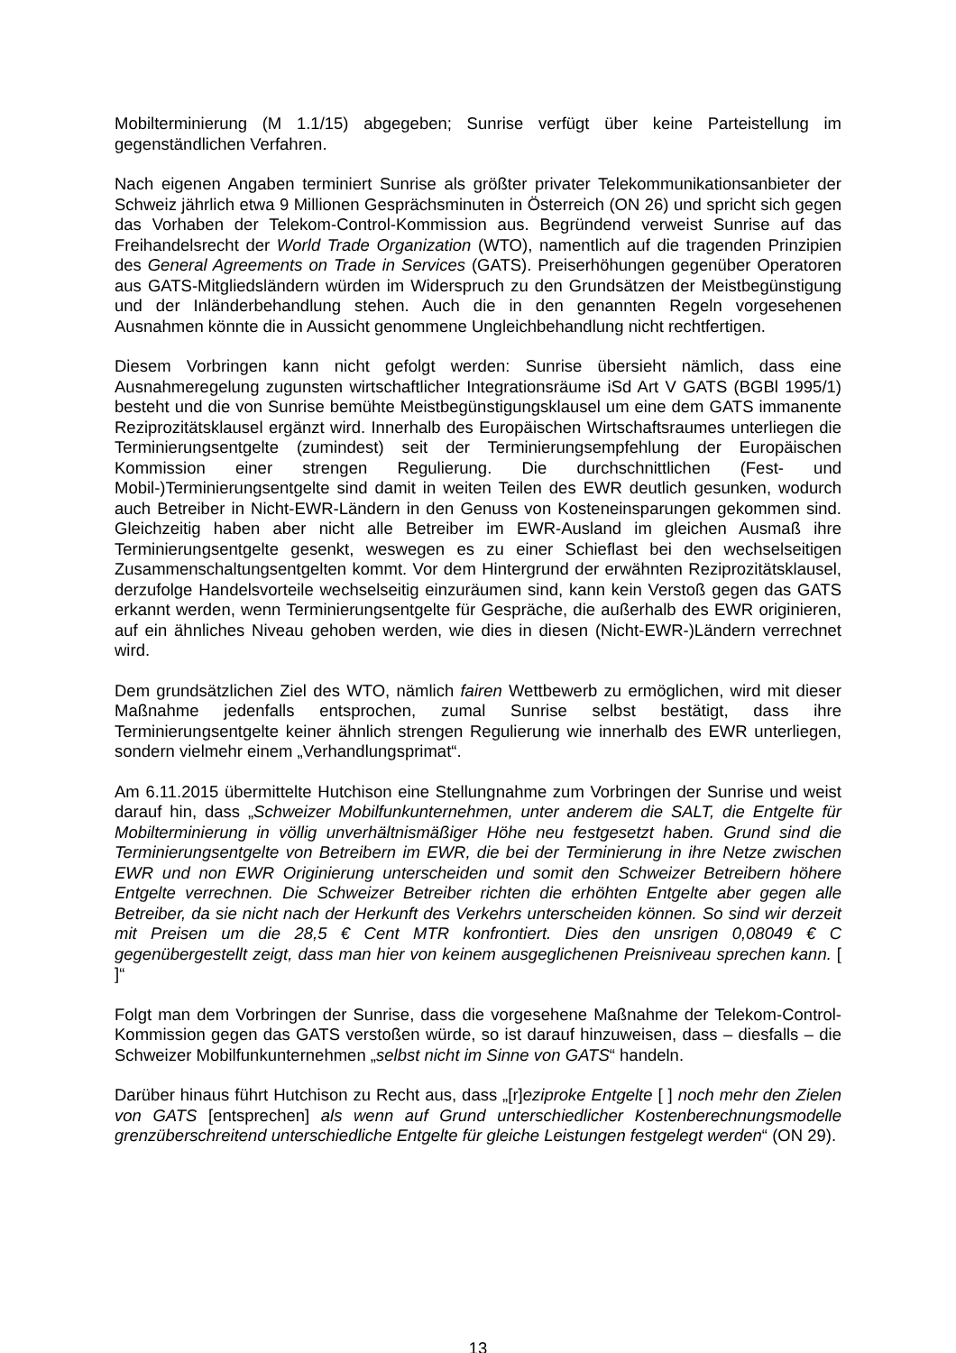Mobilterminierung (M 1.1/15) abgegeben; Sunrise verfügt über keine Parteistellung im gegenständlichen Verfahren.
Nach eigenen Angaben terminiert Sunrise als größter privater Telekommunikationsanbieter der Schweiz jährlich etwa 9 Millionen Gesprächsminuten in Österreich (ON 26) und spricht sich gegen das Vorhaben der Telekom-Control-Kommission aus. Begründend verweist Sunrise auf das Freihandelsrecht der World Trade Organization (WTO), namentlich auf die tragenden Prinzipien des General Agreements on Trade in Services (GATS). Preiserhöhungen gegenüber Operatoren aus GATS-Mitgliedsländern würden im Widerspruch zu den Grundsätzen der Meistbegünstigung und der Inländerbehandlung stehen. Auch die in den genannten Regeln vorgesehenen Ausnahmen könnte die in Aussicht genommene Ungleichbehandlung nicht rechtfertigen.
Diesem Vorbringen kann nicht gefolgt werden: Sunrise übersieht nämlich, dass eine Ausnahmeregelung zugunsten wirtschaftlicher Integrationsräume iSd Art V GATS (BGBl 1995/1) besteht und die von Sunrise bemühte Meistbegünstigungsklausel um eine dem GATS immanente Reziprozitätsklausel ergänzt wird. Innerhalb des Europäischen Wirtschaftsraumes unterliegen die Terminierungsentgelte (zumindest) seit der Terminierungsempfehlung der Europäischen Kommission einer strengen Regulierung. Die durchschnittlichen (Fest- und Mobil-)Terminierungsentgelte sind damit in weiten Teilen des EWR deutlich gesunken, wodurch auch Betreiber in Nicht-EWR-Ländern in den Genuss von Kosteneinsparungen gekommen sind. Gleichzeitig haben aber nicht alle Betreiber im EWR-Ausland im gleichen Ausmaß ihre Terminierungsentgelte gesenkt, weswegen es zu einer Schieflast bei den wechselseitigen Zusammenschaltungsentgelten kommt. Vor dem Hintergrund der erwähnten Reziprozitätsklausel, derzufolge Handelsvorteile wechselseitig einzuräumen sind, kann kein Verstoß gegen das GATS erkannt werden, wenn Terminierungsentgelte für Gespräche, die außerhalb des EWR originieren, auf ein ähnliches Niveau gehoben werden, wie dies in diesen (Nicht-EWR-)Ländern verrechnet wird.
Dem grundsätzlichen Ziel des WTO, nämlich fairen Wettbewerb zu ermöglichen, wird mit dieser Maßnahme jedenfalls entsprochen, zumal Sunrise selbst bestätigt, dass ihre Terminierungsentgelte keiner ähnlich strengen Regulierung wie innerhalb des EWR unterliegen, sondern vielmehr einem „Verhandlungsprimat“.
Am 6.11.2015 übermittelte Hutchison eine Stellungnahme zum Vorbringen der Sunrise und weist darauf hin, dass „Schweizer Mobilfunkunternehmen, unter anderem die SALT, die Entgelte für Mobilterminierung in völlig unverhältnismäßiger Höhe neu festgesetzt haben. Grund sind die Terminierungsentgelte von Betreibern im EWR, die bei der Terminierung in ihre Netze zwischen EWR und non EWR Originierung unterscheiden und somit den Schweizer Betreibern höhere Entgelte verrechnen. Die Schweizer Betreiber richten die erhöhten Entgelte aber gegen alle Betreiber, da sie nicht nach der Herkunft des Verkehrs unterscheiden können. So sind wir derzeit mit Preisen um die 28,5 € Cent MTR konfrontiert. Dies den unsrigen 0,08049 € C gegenübergestellt zeigt, dass man hier von keinem ausgeglichenen Preisniveau sprechen kann. [ ]“
Folgt man dem Vorbringen der Sunrise, dass die vorgesehene Maßnahme der Telekom-Control-Kommission gegen das GATS verstoßen würde, so ist darauf hinzuweisen, dass – diesfalls – die Schweizer Mobilfunkunternehmen „selbst nicht im Sinne von GATS“ handeln.
Darüber hinaus führt Hutchison zu Recht aus, dass „[r]eziproke Entgelte [ ] noch mehr den Zielen von GATS [entsprechen] als wenn auf Grund unterschiedlicher Kostenberechnungsmodelle grenzüberschreitend unterschiedliche Entgelte für gleiche Leistungen festgelegt werden“ (ON 29).
13